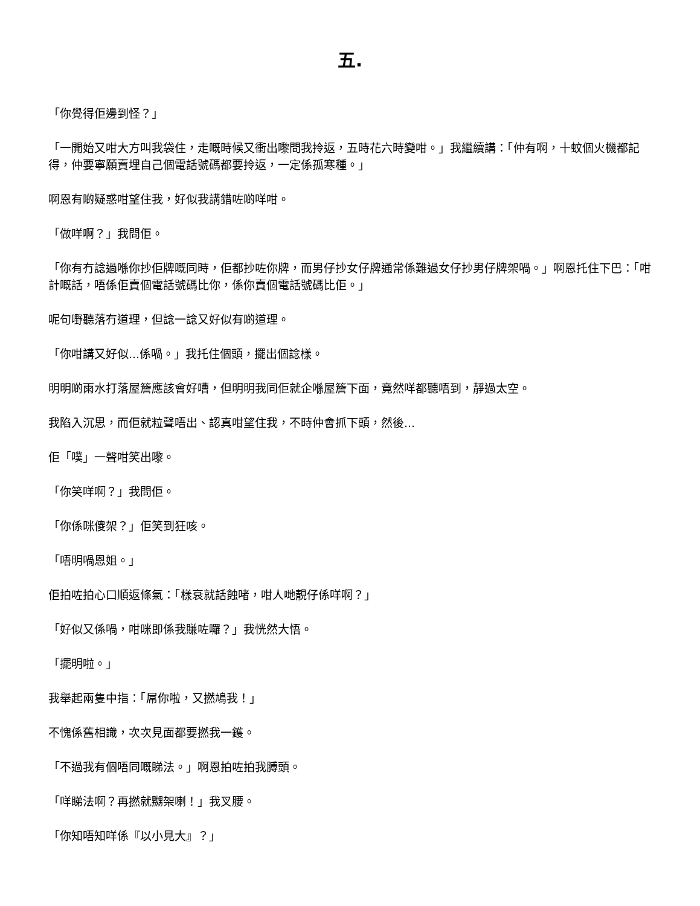五.
「你覺得佢邊到怪？」
「一開始又咁大方叫我袋住，走嘅時候又衝出嚟問我拎返，五時花六時變咁。」我繼續講：「仲有啊，十蚊個火機都記得，仲要寧願賣埋自己個電話號碼都要拎返，一定係孤寒種。」
啊恩有啲疑惑咁望住我，好似我講錯咗啲咩咁。
「做咩啊？」我問佢。
「你有冇諗過喺你抄佢牌嘅同時，佢都抄咗你牌，而男仔抄女仔牌通常係難過女仔抄男仔牌架喎。」啊恩托住下巴：「咁計嘅話，唔係佢賣個電話號碼比你，係你賣個電話號碼比佢。」
呢句嘢聽落冇道理，但諗一諗又好似有啲道理。
「你咁講又好似...係喎。」我托住個頭，擺出個諗樣。
明明啲雨水打落屋簷應該會好嘈，但明明我同佢就企喺屋簷下面，竟然咩都聽唔到，靜過太空。
我陷入沉思，而佢就粒聲唔出、認真咁望住我，不時仲會抓下頭，然後...
佢「噗」一聲咁笑出嚟。
「你笑咩啊？」我問佢。
「你係咪傻架？」佢笑到狂咳。
「唔明喎恩姐。」
佢拍咗拍心口順返條氣：「樣衰就話蝕啫，咁人哋靚仔係咩啊？」
「好似又係喎，咁咪即係我賺咗囉？」我恍然大悟。
「擺明啦。」
我舉起兩隻中指：「屌你啦，又撚鳩我！」
不愧係舊相識，次次見面都要撚我一鑊。
「不過我有個唔同嘅睇法。」啊恩拍咗拍我膊頭。
「咩睇法啊？再撚就嬲架喇！」我叉腰。
「你知唔知咩係『以小見大』？」